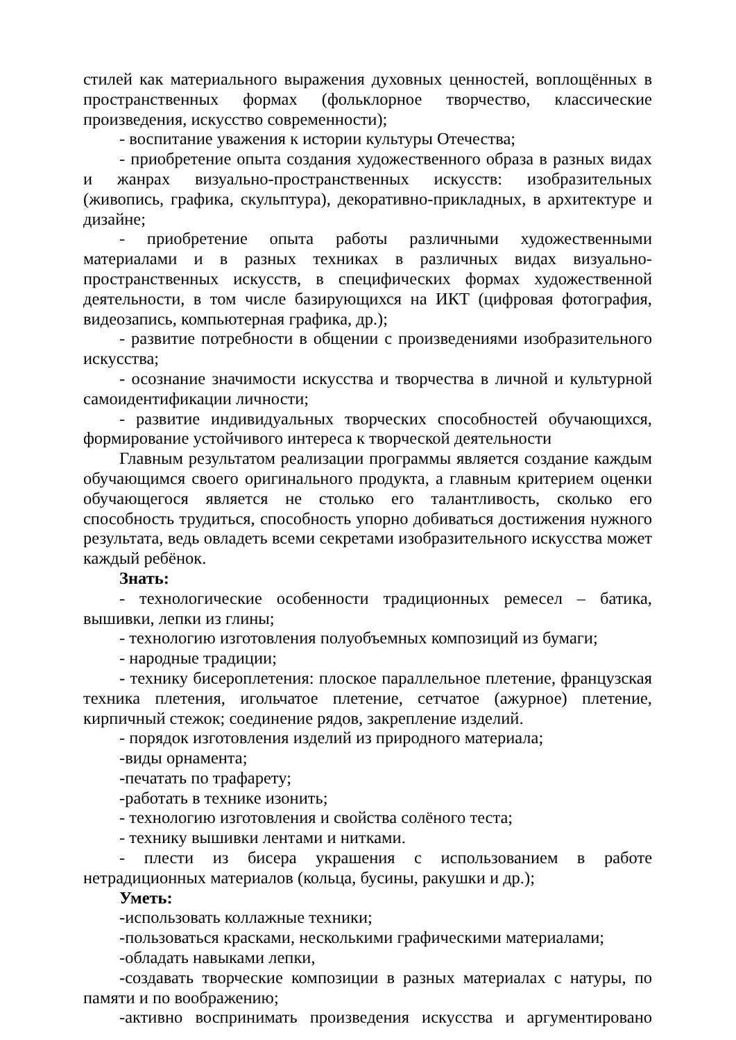стилей как материального выражения духовных ценностей, воплощённых в пространственных формах (фольклорное творчество, классические произведения, искусство современности);
- воспитание уважения к истории культуры Отечества;
- приобретение опыта создания художественного образа в разных видах и жанрах визуально-пространственных искусств: изобразительных (живопись, графика, скульптура), декоративно-прикладных, в архитектуре и дизайне;
- приобретение опыта работы различными художественными материалами и в разных техниках в различных видах визуально-пространственных искусств, в специфических формах художественной деятельности, в том числе базирующихся на ИКТ (цифровая фотография, видеозапись, компьютерная графика, др.);
- развитие потребности в общении с произведениями изобразительного искусства;
- осознание значимости искусства и творчества в личной и культурной самоидентификации личности;
- развитие индивидуальных творческих способностей обучающихся, формирование устойчивого интереса к творческой деятельности
Главным результатом реализации программы является создание каждым обучающимся своего оригинального продукта, а главным критерием оценки обучающегося является не столько его талантливость, сколько его способность трудиться, способность упорно добиваться достижения нужного результата, ведь овладеть всеми секретами изобразительного искусства может каждый ребёнок.
Знать:
- технологические особенности традиционных ремесел – батика, вышивки, лепки из глины;
- технологию изготовления полуобъемных композиций из бумаги;
- народные традиции;
- технику бисероплетения: плоское параллельное плетение, французская техника плетения, игольчатое плетение, сетчатое (ажурное) плетение, кирпичный стежок; соединение рядов, закрепление изделий.
- порядок изготовления изделий из природного материала;
-виды орнамента;
-печатать по трафарету;
-работать в технике изонить;
- технологию изготовления и свойства солёного теста;
- технику вышивки лентами и нитками.
- плести из бисера украшения с использованием в работе нетрадиционных материалов (кольца, бусины, ракушки и др.);
Уметь:
-использовать коллажные техники;
-пользоваться красками, несколькими графическими материалами;
-обладать навыками лепки,
-создавать творческие композиции в разных материалах с натуры, по памяти и по воображению;
-активно воспринимать произведения искусства и аргументировано